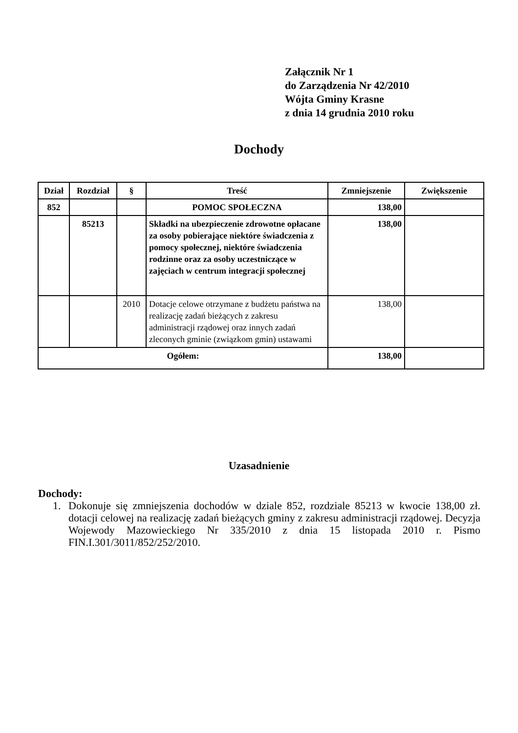Załącznik Nr 1
do Zarządzenia Nr 42/2010
Wójta Gminy Krasne
z dnia 14 grudnia 2010 roku
Dochody
| Dział | Rozdział | § | Treść | Zmniejszenie | Zwiększenie |
| --- | --- | --- | --- | --- | --- |
| 852 | | | POMOC SPOŁECZNA | 138,00 | |
| | 85213 | | Składki na ubezpieczenie zdrowotne opłacane za osoby pobierające niektóre świadczenia z pomocy społecznej, niektóre świadczenia rodzinne oraz za osoby uczestniczące w zajęciach w centrum integracji społecznej | 138,00 | |
| | | 2010 | Dotacje celowe otrzymane z budżetu państwa na realizację zadań bieżących z zakresu administracji rządowej oraz innych zadań zleconych gminie (związkom gmin) ustawami | 138,00 | |
| Ogółem: | | | | 138,00 | |
Uzasadnienie
Dochody:
1. Dokonuje się zmniejszenia dochodów w dziale 852, rozdziale 85213 w kwocie 138,00 zł. dotacji celowej na realizację zadań bieżących gminy z zakresu administracji rządowej. Decyzja Wojewody Mazowieckiego Nr 335/2010 z dnia 15 listopada 2010 r. Pismo FIN.I.301/3011/852/252/2010.